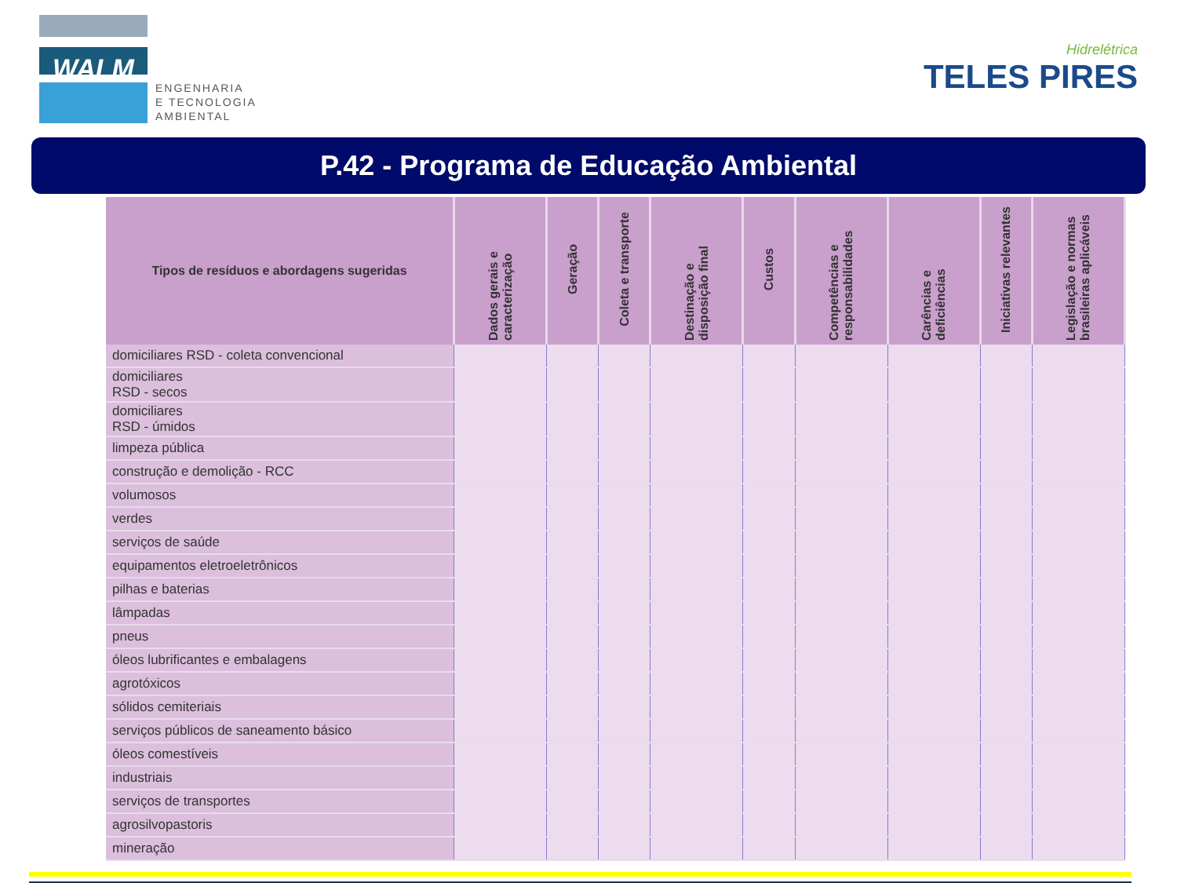WALM
ENGENHARIA
E TECNOLOGIA
AMBIENTAL
Hidrelétrica
TELES PIRES
P.42 - Programa de Educação Ambiental
| Tipos de resíduos e abordagens sugeridas | Dados gerais e caracterização | Geração | Coleta e transporte | Destinação e disposição final | Custos | Competências e responsabilidades | Carências e deficiências | Iniciativas relevantes | Legislação e normas brasileiras aplicáveis |
| --- | --- | --- | --- | --- | --- | --- | --- | --- | --- |
| domiciliares RSD - coleta convencional | | | | | | | | | |
| domiciliares RSD - secos | | | | | | | | | |
| domiciliares RSD - úmidos | | | | | | | | | |
| limpeza pública | | | | | | | | | |
| construção e demolição - RCC | | | | | | | | | |
| volumosos | | | | | | | | | |
| verdes | | | | | | | | | |
| serviços de saúde | | | | | | | | | |
| equipamentos eletroeletrônicos | | | | | | | | | |
| pilhas e baterias | | | | | | | | | |
| lâmpadas | | | | | | | | | |
| pneus | | | | | | | | | |
| óleos lubrificantes e embalagens | | | | | | | | | |
| agrotóxicos | | | | | | | | | |
| sólidos cemiteriais | | | | | | | | | |
| serviços públicos de saneamento básico | | | | | | | | | |
| óleos comestíveis | | | | | | | | | |
| industriais | | | | | | | | | |
| serviços de transportes | | | | | | | | | |
| agrosilvopastoris | | | | | | | | | |
| mineração | | | | | | | | | |